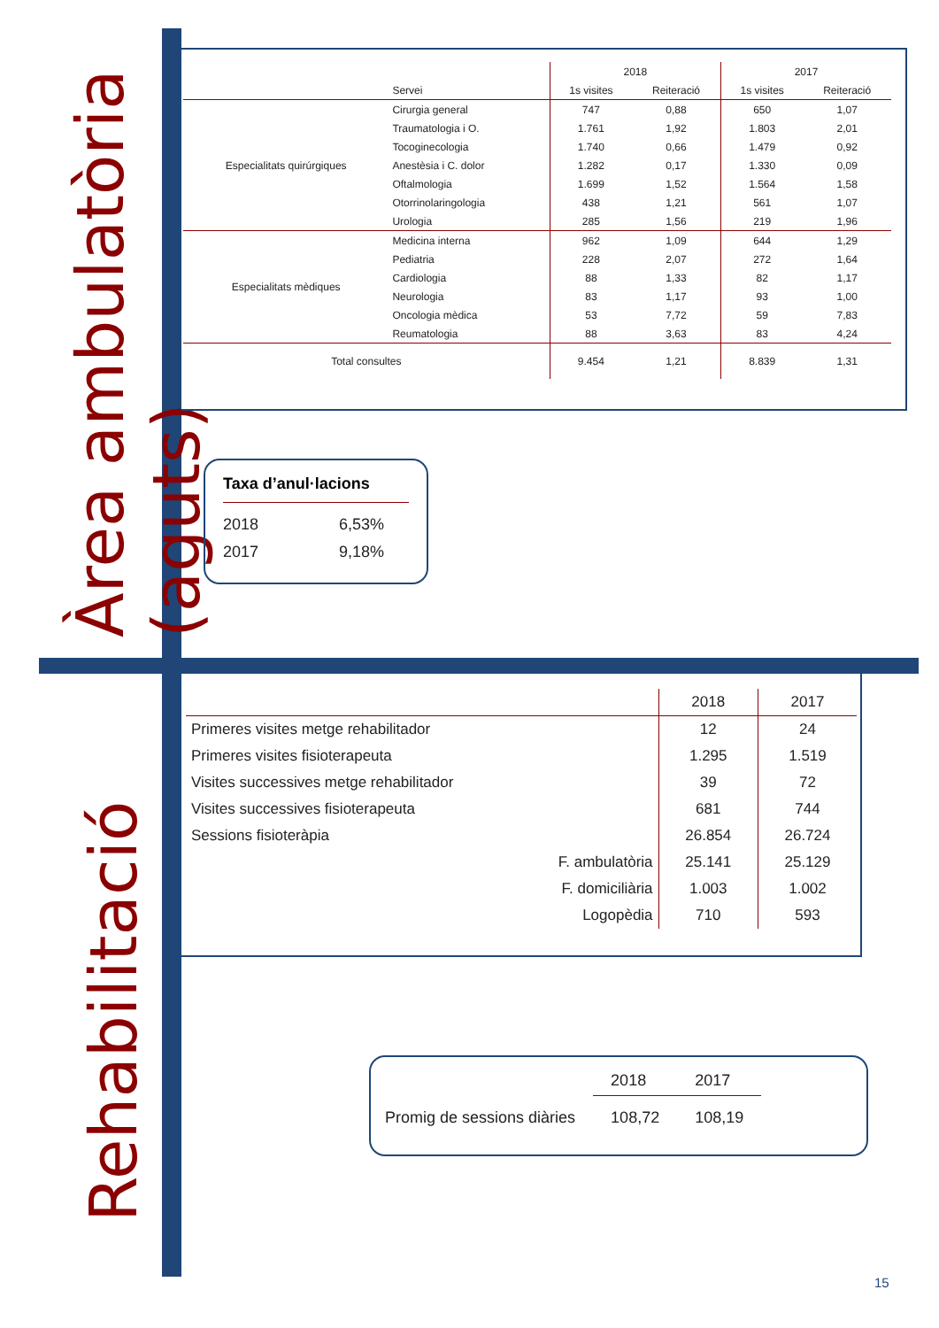Àrea ambulatòria (aguts)
Rehabilitació
| | | 2018 | | 2017 | |
| | Servei | 1s visites | Reiteració | 1s visites | Reiteració |
| Especialitats quirúrgiques | Cirurgia general | 747 | 0,88 | 650 | 1,07 |
| | Traumatologia i O. | 1.761 | 1,92 | 1.803 | 2,01 |
| | Tocoginecologia | 1.740 | 0,66 | 1.479 | 0,92 |
| | Anestèsia i C. dolor | 1.282 | 0,17 | 1.330 | 0,09 |
| | Oftalmologia | 1.699 | 1,52 | 1.564 | 1,58 |
| | Otorrinolaringologia | 438 | 1,21 | 561 | 1,07 |
| | Urologia | 285 | 1,56 | 219 | 1,96 |
| Especialitats mèdiques | Medicina interna | 962 | 1,09 | 644 | 1,29 |
| | Pediatria | 228 | 2,07 | 272 | 1,64 |
| | Cardiologia | 88 | 1,33 | 82 | 1,17 |
| | Neurologia | 83 | 1,17 | 93 | 1,00 |
| | Oncologia mèdica | 53 | 7,72 | 59 | 7,83 |
| | Reumatologia | 88 | 3,63 | 83 | 4,24 |
| Total consultes | | 9.454 | 1,21 | 8.839 | 1,31 |
Taxa d’anul·lacions
2018 6,53%
2017 9,18%
| | 2018 | 2017 |
| --- | --- | --- |
| Primeres visites metge rehabilitador | 12 | 24 |
| Primeres visites fisioterapeuta | 1.295 | 1.519 |
| Visites successives metge rehabilitador | 39 | 72 |
| Visites successives fisioterapeuta | 681 | 744 |
| Sessions fisioteràpia | 26.854 | 26.724 |
| F. ambulatòria | 25.141 | 25.129 |
| F. domiciliària | 1.003 | 1.002 |
| Logopèdia | 710 | 593 |
| | 2018 | 2017 |
| Promig de sessions diàries | 108,72 | 108,19 |
15